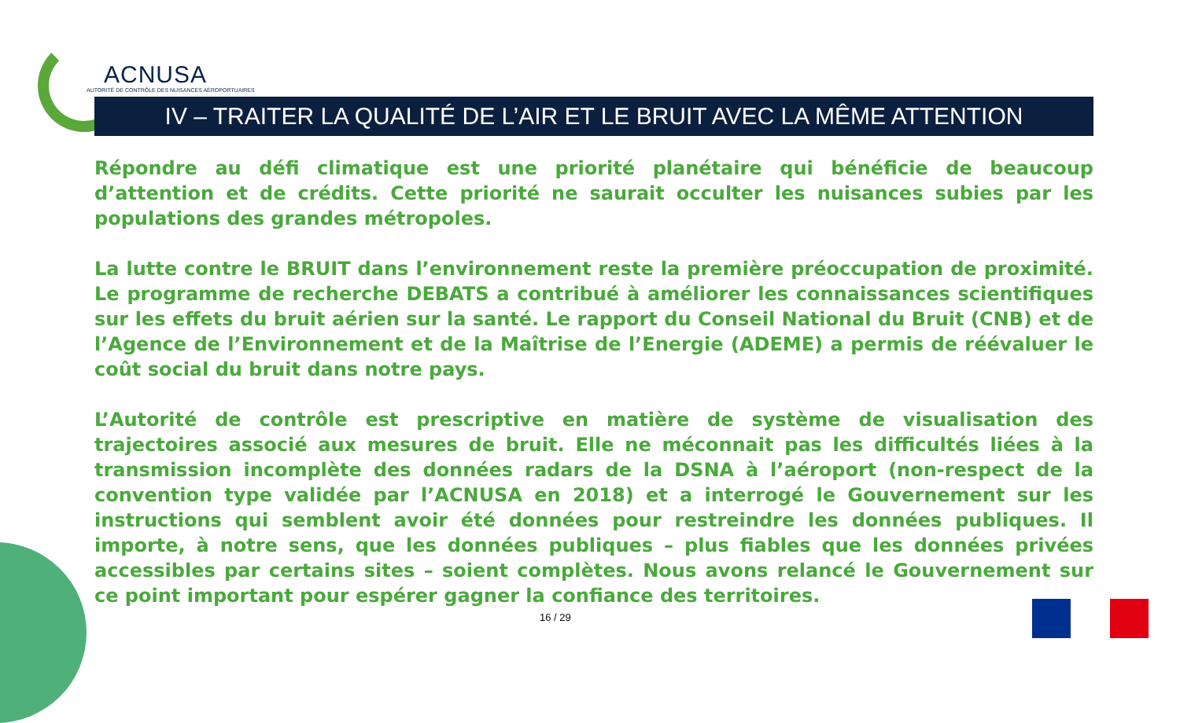ACNUSA
AUTORITÉ DE CONTRÔLE DES NUISANCES AÉROPORTUAIRES
IV – TRAITER LA QUALITÉ DE L’AIR ET LE BRUIT AVEC LA MÊME ATTENTION
Répondre au défi climatique est une priorité planétaire qui bénéficie de beaucoup d’attention et de crédits. Cette priorité ne saurait occulter les nuisances subies par les populations des grandes métropoles.
La lutte contre le BRUIT dans l’environnement reste la première préoccupation de proximité. Le programme de recherche DEBATS a contribué à améliorer les connaissances scientifiques sur les effets du bruit aérien sur la santé. Le rapport du Conseil National du Bruit (CNB) et de l’Agence de l’Environnement et de la Maîtrise de l’Energie (ADEME) a permis de réévaluer le coût social du bruit dans notre pays.
L’Autorité de contrôle est prescriptive en matière de système de visualisation des trajectoires associé aux mesures de bruit. Elle ne méconnait pas les difficultés liées à la transmission incomplète des données radars de la DSNA à l’aéroport (non-respect de la convention type validée par l’ACNUSA en 2018) et a interrogé le Gouvernement sur les instructions qui semblent avoir été données pour restreindre les données publiques. Il importe, à notre sens, que les données publiques – plus fiables que les données privées accessibles par certains sites – soient complètes. Nous avons relancé le Gouvernement sur ce point important pour espérer gagner la confiance des territoires.
16 / 29